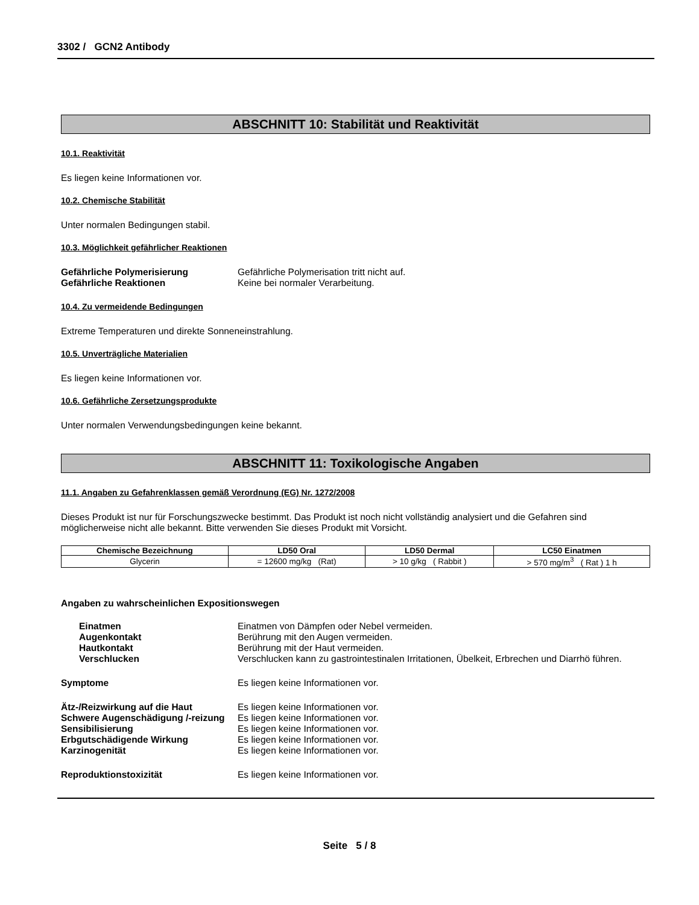3302 / GCN2 Antibody
ABSCHNITT 10: Stabilität und Reaktivität
10.1. Reaktivität
Es liegen keine Informationen vor.
10.2. Chemische Stabilität
Unter normalen Bedingungen stabil.
10.3. Möglichkeit gefährlicher Reaktionen
Gefährliche Polymerisierung Gefährliche Polymerisation tritt nicht auf. Gefährliche Reaktionen Keine bei normaler Verarbeitung.
10.4. Zu vermeidende Bedingungen
Extreme Temperaturen und direkte Sonneneinstrahlung.
10.5. Unverträgliche Materialien
Es liegen keine Informationen vor.
10.6. Gefährliche Zersetzungsprodukte
Unter normalen Verwendungsbedingungen keine bekannt.
ABSCHNITT 11: Toxikologische Angaben
11.1. Angaben zu Gefahrenklassen gemäß Verordnung (EG) Nr. 1272/2008
Dieses Produkt ist nur für Forschungszwecke bestimmt. Das Produkt ist noch nicht vollständig analysiert und die Gefahren sind möglicherweise nicht alle bekannt. Bitte verwenden Sie dieses Produkt mit Vorsicht.
| Chemische Bezeichnung | LD50 Oral | LD50 Dermal | LC50 Einatmen |
| --- | --- | --- | --- |
| Glycerin | = 12600 mg/kg (Rat) | > 10 g/kg ( Rabbit ) | > 570 mg/m<sup>3</sup> ( Rat ) 1 h |
Angaben zu wahrscheinlichen Expositionswegen
Einatmen Einatmen von Dämpfen oder Nebel vermeiden. Augenkontakt Berührung mit den Augen vermeiden. Hautkontakt Berührung mit der Haut vermeiden. Verschlucken Verschlucken kann zu gastrointestinalen Irritationen, Übelkeit, Erbrechen und Diarrhö führen.
Symptome Es liegen keine Informationen vor.
Ätz-/Reizwirkung auf die Haut Es liegen keine Informationen vor. Schwere Augenschädigung /-reizung Es liegen keine Informationen vor. Sensibilisierung Es liegen keine Informationen vor. Erbgutschädigende Wirkung Es liegen keine Informationen vor. Karzinogenität Es liegen keine Informationen vor.
Reproduktionstoxizität Es liegen keine Informationen vor.
Seite 5 / 8